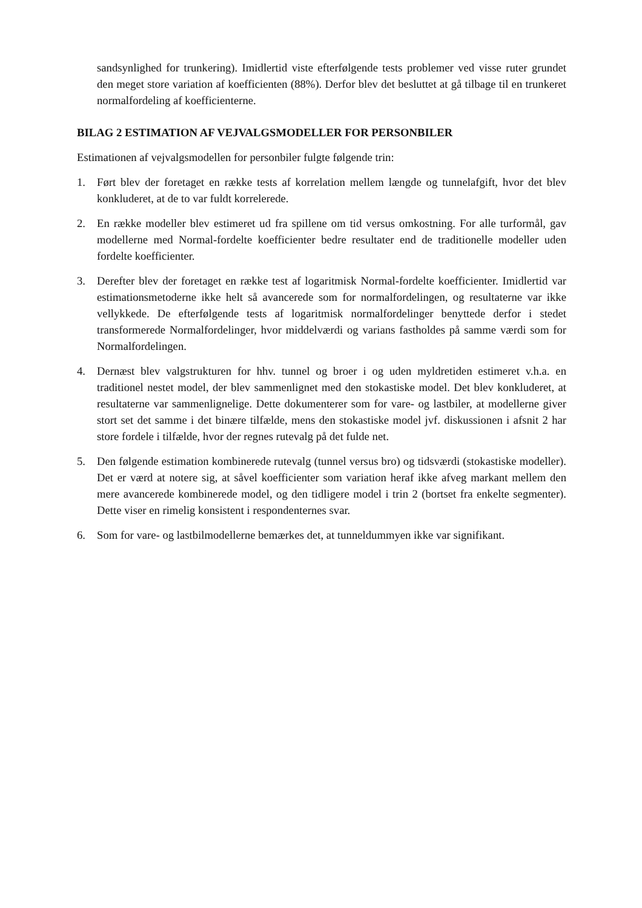sandsynlighed for trunkering). Imidlertid viste efterfølgende tests problemer ved visse ruter grundet den meget store variation af koefficienten (88%). Derfor blev det besluttet at gå tilbage til en trunkeret normalfordeling af koefficienterne.
BILAG 2 ESTIMATION AF VEJVALGSMODELLER FOR PERSONBILER
Estimationen af vejvalgsmodellen for personbiler fulgte følgende trin:
1. Ført blev der foretaget en række tests af korrelation mellem længde og tunnelafgift, hvor det blev konkluderet, at de to var fuldt korrelerede.
2. En række modeller blev estimeret ud fra spillene om tid versus omkostning. For alle turformål, gav modellerne med Normal-fordelte koefficienter bedre resultater end de traditionelle modeller uden fordelte koefficienter.
3. Derefter blev der foretaget en række test af logaritmisk Normal-fordelte koefficienter. Imidlertid var estimationsmetoderne ikke helt så avancerede som for normalfordelingen, og resultaterne var ikke vellykkede. De efterfølgende tests af logaritmisk normalfordelinger benyttede derfor i stedet transformerede Normalfordelinger, hvor middelværdi og varians fastholdes på samme værdi som for Normalfordelingen.
4. Dernæst blev valgstrukturen for hhv. tunnel og broer i og uden myldretiden estimeret v.h.a. en traditionel nestet model, der blev sammenlignet med den stokastiske model. Det blev konkluderet, at resultaterne var sammenlignelige. Dette dokumenterer som for vare- og lastbiler, at modellerne giver stort set det samme i det binære tilfælde, mens den stokastiske model jvf. diskussionen i afsnit 2 har store fordele i tilfælde, hvor der regnes rutevalg på det fulde net.
5. Den følgende estimation kombinerede rutevalg (tunnel versus bro) og tidsværdi (stokastiske modeller). Det er værd at notere sig, at såvel koefficienter som variation heraf ikke afveg markant mellem den mere avancerede kombinerede model, og den tidligere model i trin 2 (bortset fra enkelte segmenter). Dette viser en rimelig konsistent i respondenternes svar.
6. Som for vare- og lastbilmodellerne bemærkes det, at tunneldummyen ikke var signifikant.